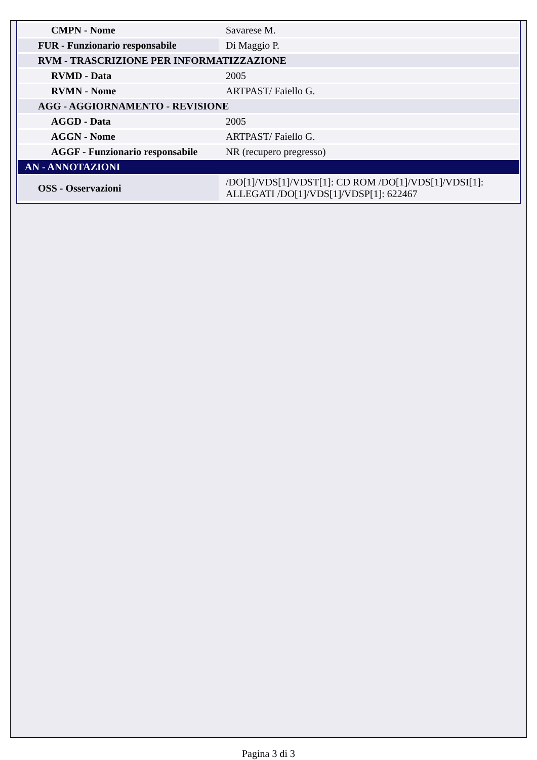| CMPN - Nome | Savarese M. |
| FUR - Funzionario responsabile | Di Maggio P. |
| RVM - TRASCRIZIONE PER INFORMATIZZAZIONE | |
| RVMD - Data | 2005 |
| RVMN - Nome | ARTPAST/ Faiello G. |
| AGG - AGGIORNAMENTO - REVISIONE | |
| AGGD - Data | 2005 |
| AGGN - Nome | ARTPAST/ Faiello G. |
| AGGF - Funzionario responsabile | NR (recupero pregresso) |
| AN - ANNOTAZIONI | |
| OSS - Osservazioni | /DO[1]/VDS[1]/VDST[1]: CD ROM /DO[1]/VDS[1]/VDSI[1]: ALLEGATI /DO[1]/VDS[1]/VDSP[1]: 622467 |
Pagina 3 di 3